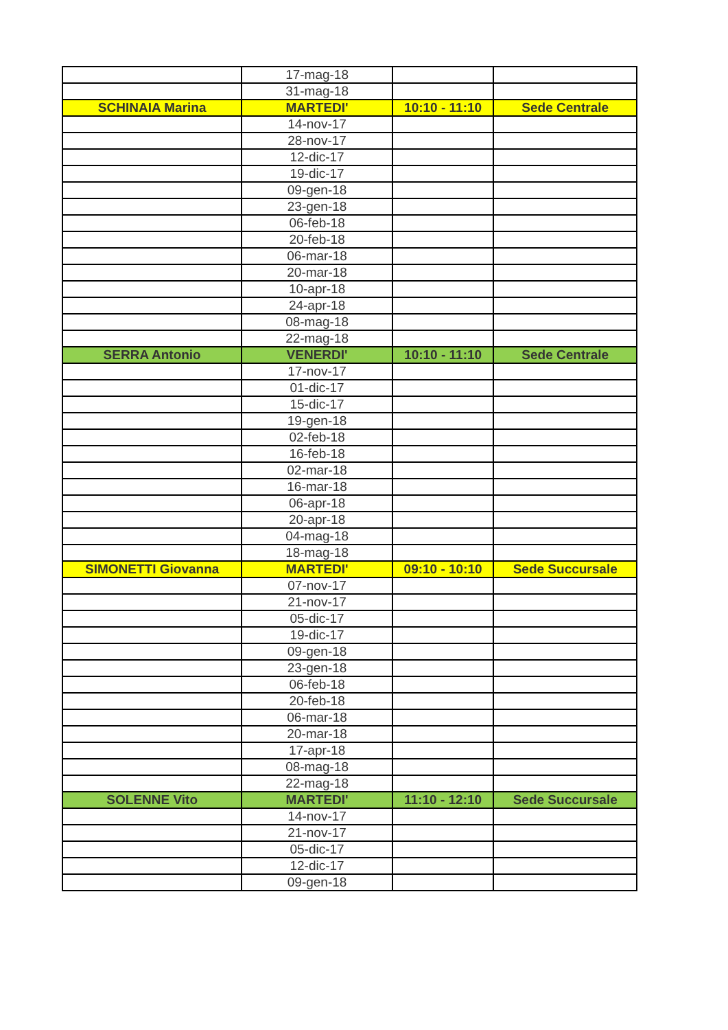| | 17-mag-18 | | |
| | 31-mag-18 | | |
| SCHINAIA Marina | MARTEDI' | 10:10 - 11:10 | Sede Centrale |
| | 14-nov-17 | | |
| | 28-nov-17 | | |
| | 12-dic-17 | | |
| | 19-dic-17 | | |
| | 09-gen-18 | | |
| | 23-gen-18 | | |
| | 06-feb-18 | | |
| | 20-feb-18 | | |
| | 06-mar-18 | | |
| | 20-mar-18 | | |
| | 10-apr-18 | | |
| | 24-apr-18 | | |
| | 08-mag-18 | | |
| | 22-mag-18 | | |
| SERRA Antonio | VENERDI' | 10:10 - 11:10 | Sede Centrale |
| | 17-nov-17 | | |
| | 01-dic-17 | | |
| | 15-dic-17 | | |
| | 19-gen-18 | | |
| | 02-feb-18 | | |
| | 16-feb-18 | | |
| | 02-mar-18 | | |
| | 16-mar-18 | | |
| | 06-apr-18 | | |
| | 20-apr-18 | | |
| | 04-mag-18 | | |
| | 18-mag-18 | | |
| SIMONETTI Giovanna | MARTEDI' | 09:10 - 10:10 | Sede Succursale |
| | 07-nov-17 | | |
| | 21-nov-17 | | |
| | 05-dic-17 | | |
| | 19-dic-17 | | |
| | 09-gen-18 | | |
| | 23-gen-18 | | |
| | 06-feb-18 | | |
| | 20-feb-18 | | |
| | 06-mar-18 | | |
| | 20-mar-18 | | |
| | 17-apr-18 | | |
| | 08-mag-18 | | |
| | 22-mag-18 | | |
| SOLENNE Vito | MARTEDI' | 11:10 - 12:10 | Sede Succursale |
| | 14-nov-17 | | |
| | 21-nov-17 | | |
| | 05-dic-17 | | |
| | 12-dic-17 | | |
| | 09-gen-18 | | |